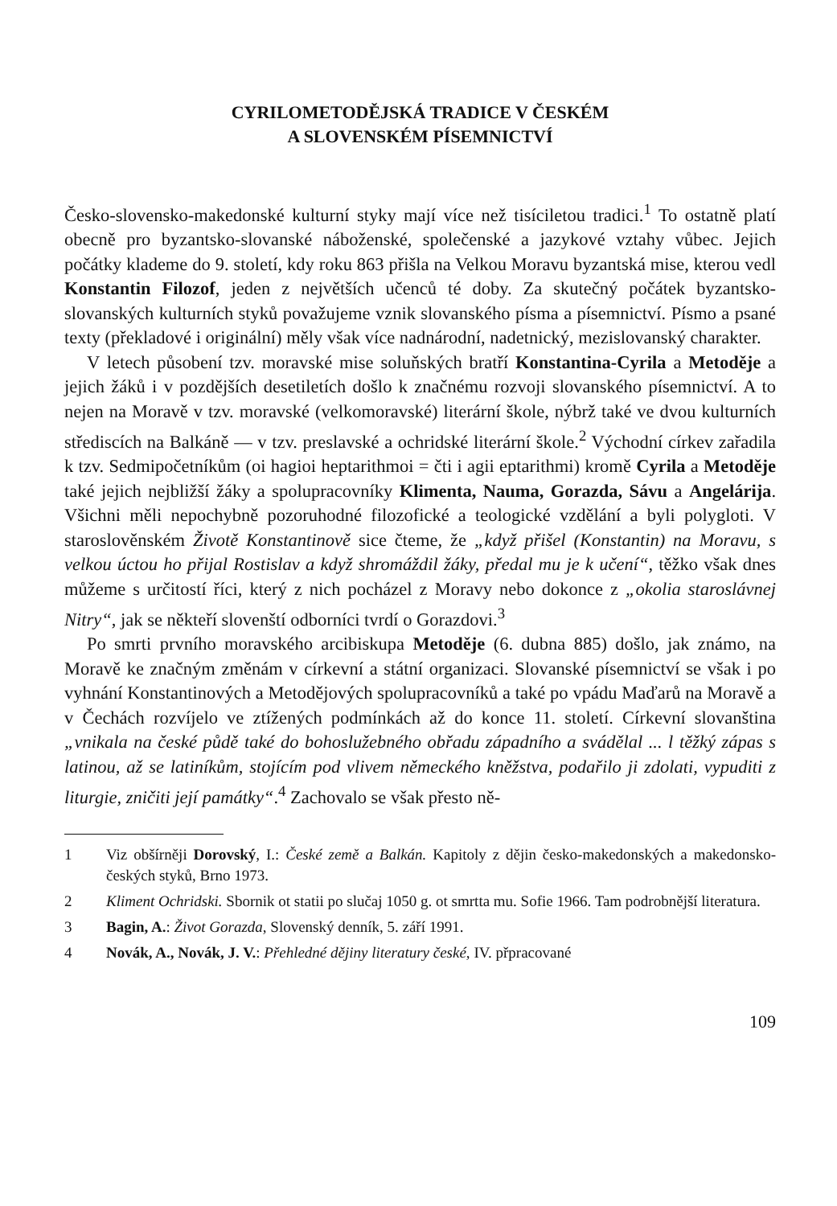CYRILOMETODĚJSKÁ TRADICE V ČESKÉM
A SLOVENSKÉM PÍSEMNICTVÍ
Česko-slovensko-makedonské kulturní styky mají více než tisíciletou tradici.<sup>1</sup> To ostatně platí obecně pro byzantsko-slovanské náboženské, společenské a jazykové vztahy vůbec. Jejich počátky klademe do 9. století, kdy roku 863 přišla na Velkou Moravu byzantská mise, kterou vedl Konstantin Filozof, jeden z největších učenců té doby. Za skutečný počátek byzantsko-slovanských kulturních styků považujeme vznik slovanského písma a písemnictví. Písmo a psané texty (překladové i originální) měly však více nadnárodní, nadetnický, mezislovanský charakter.
V letech působení tzv. moravské mise soluňských bratří Konstantina-Cyrila a Metoděje a jejich žáků i v pozdějších desetiletích došlo k značnému rozvoji slovanského písemnictví. A to nejen na Moravě v tzv. moravské (velkomoravské) literární škole, nýbrž také ve dvou kulturních střediscích na Balkáně — v tzv. preslavské a ochridské literární škole.<sup>2</sup> Východní církev zařadila k tzv. Sedmipočetníkům (oi hagioi heptarithmoi = čti i agii eptarithmi) kromě Cyrila a Metoděje také jejich nejbližší žáky a spolupracovníky Klimenta, Nauma, Gorazda, Sávu a Angelárija. Všichni měli nepochybně pozoruhodné filozofické a teologické vzdělání a byli polygloti. V staroslověnském Životě Konstantinově sice čteme, že „když přišel (Konstantin) na Moravu, s velkou úctou ho přijal Rostislav a když shromáždil žáky, předal mu je k učení“, těžko však dnes můžeme s určitostí říci, který z nich pocházel z Moravy nebo dokonce z „okolia staroslávnej Nitry“, jak se někteří slovenští odborníci tvrdí o Gorazdovi.<sup>3</sup>
Po smrti prvního moravského arcibiskupa Metoděje (6. dubna 885) došlo, jak známo, na Moravě ke značným změnám v církevní a státní organizaci. Slovanské písemnictví se však i po vyhnání Konstantinových a Metodějových spolupracovníků a také po vpádu Maďarů na Moravě a v Čechách rozvíjelo ve ztížených podmínkách až do konce 11. století. Církevní slovanština „vnikala na české půdě také do bohoslužebného obřadu západního a svádělal ... l těžký zápas s latinou, až se latiníkům, stojícím pod vlivem německého kněžstva, podařilo ji zdolati, vypuditi z liturgie, zničiti její památky“.<sup>4</sup> Zachovalo se však přesto ně-
1 Viz obšírněji Dorovský, I.: České země a Balkán. Kapitoly z dějin česko-makedonských a makedonsko-českých styků, Brno 1973.
2 Kliment Ochridski. Sbornik ot statii po slučaj 1050 g. ot smrtta mu. Sofie 1966. Tam podrobnější literatura.
3 Bagin, A.: Život Gorazda, Slovenský denník, 5. září 1991.
4 Novák, A., Novák, J. V.: Přehledné dějiny literatury české, IV. přpracované
109